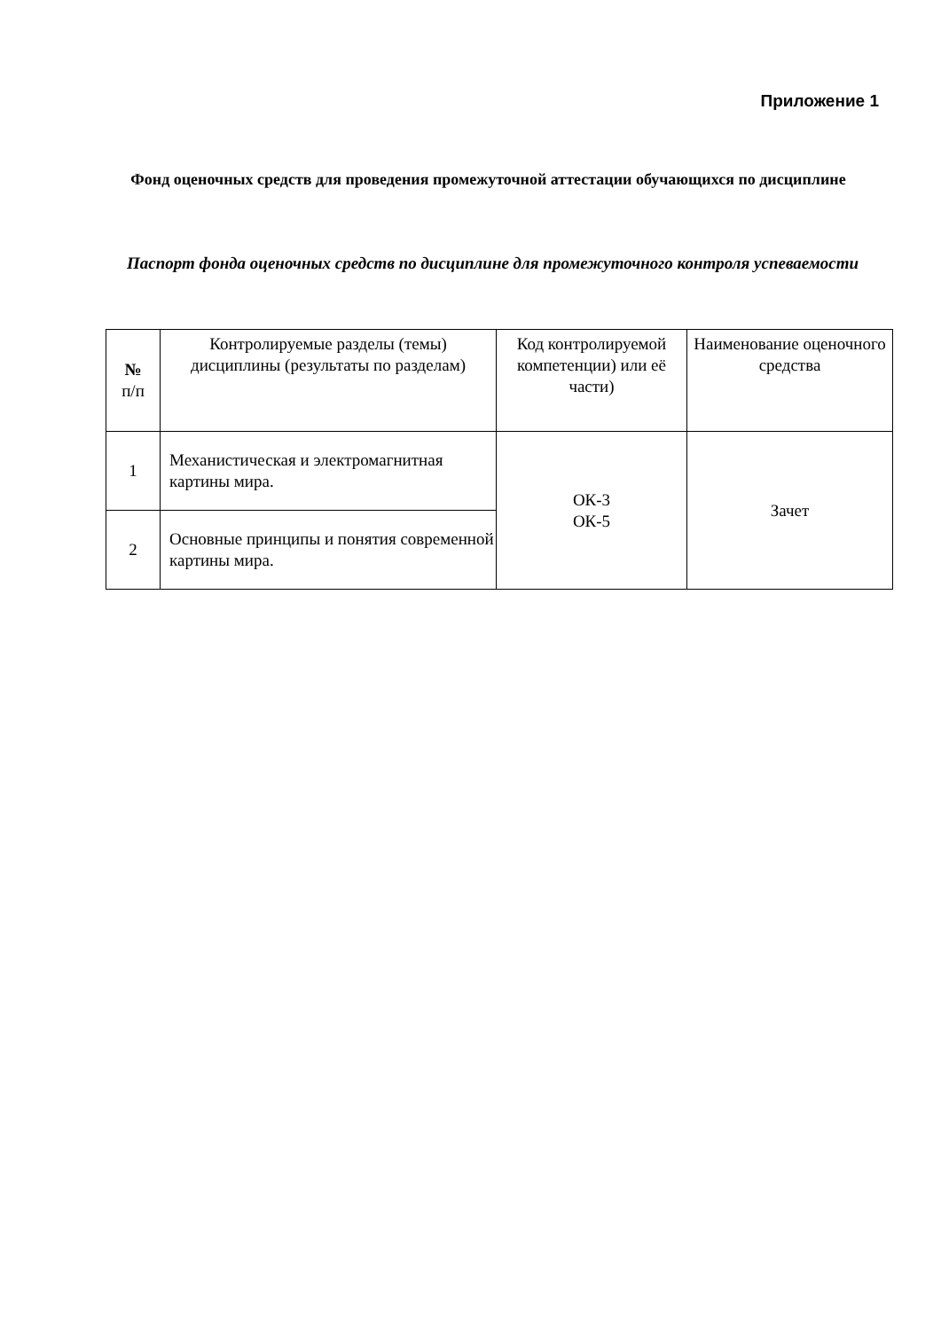Приложение 1
Фонд оценочных средств для проведения промежуточной аттестации обучающихся по дисциплине
Паспорт фонда оценочных средств по дисциплине для промежуточного контроля успеваемости
| № п/п | Контролируемые разделы (темы) дисциплины (результаты по разделам) | Код контролируемой компетенции) или её части) | Наименование оценочного средства |
| --- | --- | --- | --- |
| 1 | Механистическая и электромагнитная картины мира. | ОК-3 ОК-5 | Зачет |
| 2 | Основные принципы и понятия современной картины мира. | | |